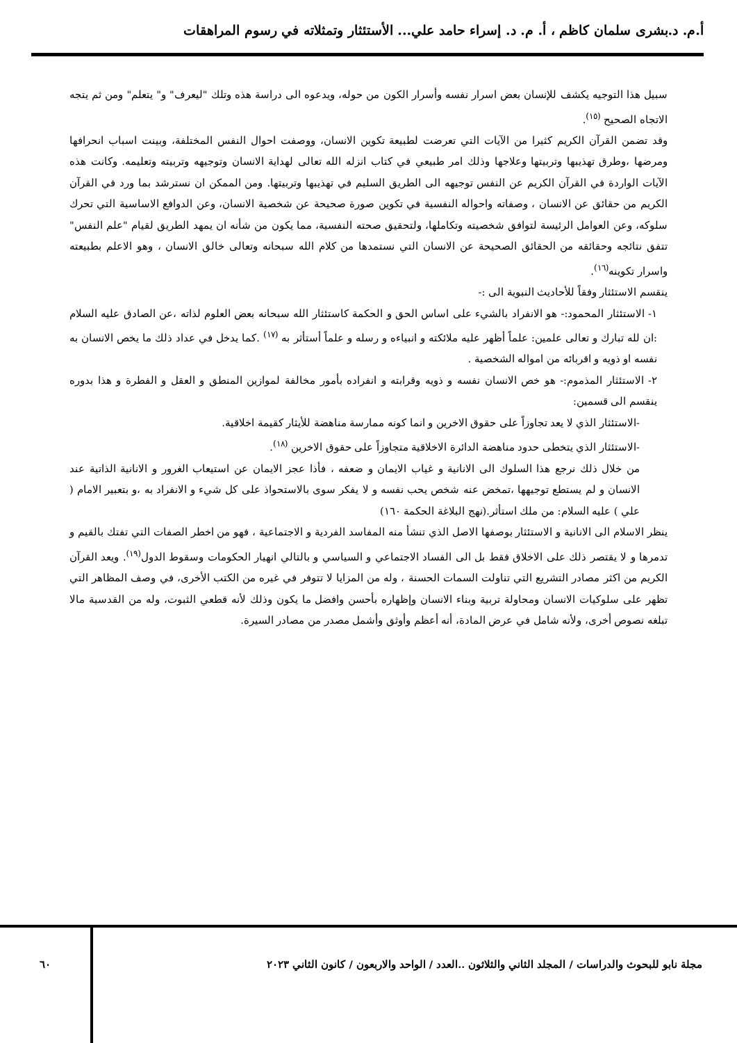أ.م. د.بشرى سلمان كاظم ، أ. م. د. إسراء حامد علي... الأستئثار وتمثلاته في رسوم المراهقات
سبيل هذا التوجيه يكشف للإنسان بعض اسرار نفسه وأسرار الكون من حوله، ويدعوه الى دراسة هذه وتلك "ليعرف" و" يتعلم" ومن ثم يتجه الاتجاه الصحيح <sup>(١٥)</sup>.
وقد تضمن القرآن الكريم كثيرا من الآيات التي تعرضت لطبيعة تكوين الانسان، ووصفت احوال النفس المختلفة، وبينت اسباب انحرافها ومرضها ،وطرق تهذيبها وتربيتها وعلاجها وذلك امر طبيعي في كتاب انزله الله تعالى لهداية الانسان وتوجيهه وتربيته وتعليمه. وكانت هذه الآيات الواردة في القرآن الكريم عن النفس توجيهه الى الطريق السليم في تهذيبها وتربيتها. ومن الممكن ان نسترشد بما ورد في القرآن الكريم من حقائق عن الانسان ، وصفاته واحواله النفسية في تكوين صورة صحيحة عن شخصية الانسان، وعن الدوافع الاساسية التي تحرك سلوكه، وعن العوامل الرئيسة لتوافق شخصيته وتكاملها، ولتحقيق صحته النفسية، مما يكون من شأنه ان يمهد الطريق لقيام "علم النفس" تتفق نتائجه وحقائقه من الحقائق الصحيحة عن الانسان التي نستمدها من كلام الله سبحانه وتعالى خالق الانسان ، وهو الاعلم بطبيعته واسرار تكوينه<sup>(١٦)</sup>.
ينقسم الاستئثار وفقاً للأحاديث النبوية الى :-
١- الاستئثار المحمود:- هو الانفراد بالشيء على اساس الحق و الحكمة كاستئثار الله سبحانه بعض العلوم لذاته ،عن الصادق عليه السلام :ان لله تبارك و تعالى علمين: علماً أظهر عليه ملائكته و انبياءه و رسله و علماً أستأثر به <sup>(١٧)</sup> .كما يدخل في عداد ذلك ما يخص الانسان به نفسه او ذويه و اقربائه من امواله الشخصية .
٢- الاستئثار المذموم:- هو خص الانسان نفسه و ذويه وقرابته و انفراده بأمور مخالفة لموازين المنطق و العقل و الفطرة و هذا بدوره ينقسم الى قسمين:
-الاستئثار الذي لا يعد تجاوزاً على حقوق الاخرين و انما كونه ممارسة مناهضة للأيثار كقيمة اخلاقية.
-الاستئثار الذي يتخطى حدود مناهضة الدائرة الاخلاقية متجاوزاً على حقوق الاخرين <sup>(١٨)</sup>.
من خلال ذلك نرجع هذا السلوك الى الانانية و غياب الايمان و ضعفه ، فأذا عجز الايمان عن استيعاب الغرور و الانانية الذاتية عند الانسان و لم يستطع توجيهها ،تمخض عنه شخص يحب نفسه و لا يفكر سوى بالاستحواذ على كل شيء و الانفراد به ،و بتعبير الامام ( علي ) عليه السلام: من ملك استأثر.(نهج البلاغة الحكمة ١٦٠)
ينظر الاسلام الى الانانية و الاستئثار بوصفها الاصل الذي تنشأ منه المفاسد الفردية و الاجتماعية ، فهو من اخطر الصفات التي تفتك بالقيم و تدمرها و لا يقتصر ذلك على الاخلاق فقط بل الى الفساد الاجتماعي و السياسي و بالتالي انهيار الحكومات وسقوط الدول<sup>(١٩)</sup>. ويعد القرآن الكريم من اكثر مصادر التشريع التي تناولت السمات الحسنة ، وله من المزايا لا تتوفر في غيره من الكتب الأخرى، في وصف المظاهر التي تظهر على سلوكيات الانسان ومحاولة تربية وبناء الانسان وإظهاره بأحسن وافضل ما يكون وذلك لأنه قطعي الثبوت، وله من القدسية مالا تبلغه نصوص أخرى، ولأنه شامل في عرض المادة، أنه أعظم وأوثق وأشمل مصدر من مصادر السيرة.
مجلة نابو للبحوث والدراسات / المجلد الثاني والثلاثون ..العدد / الواحد والاربعون / كانون الثاني ٢٠٢٣
٦٠